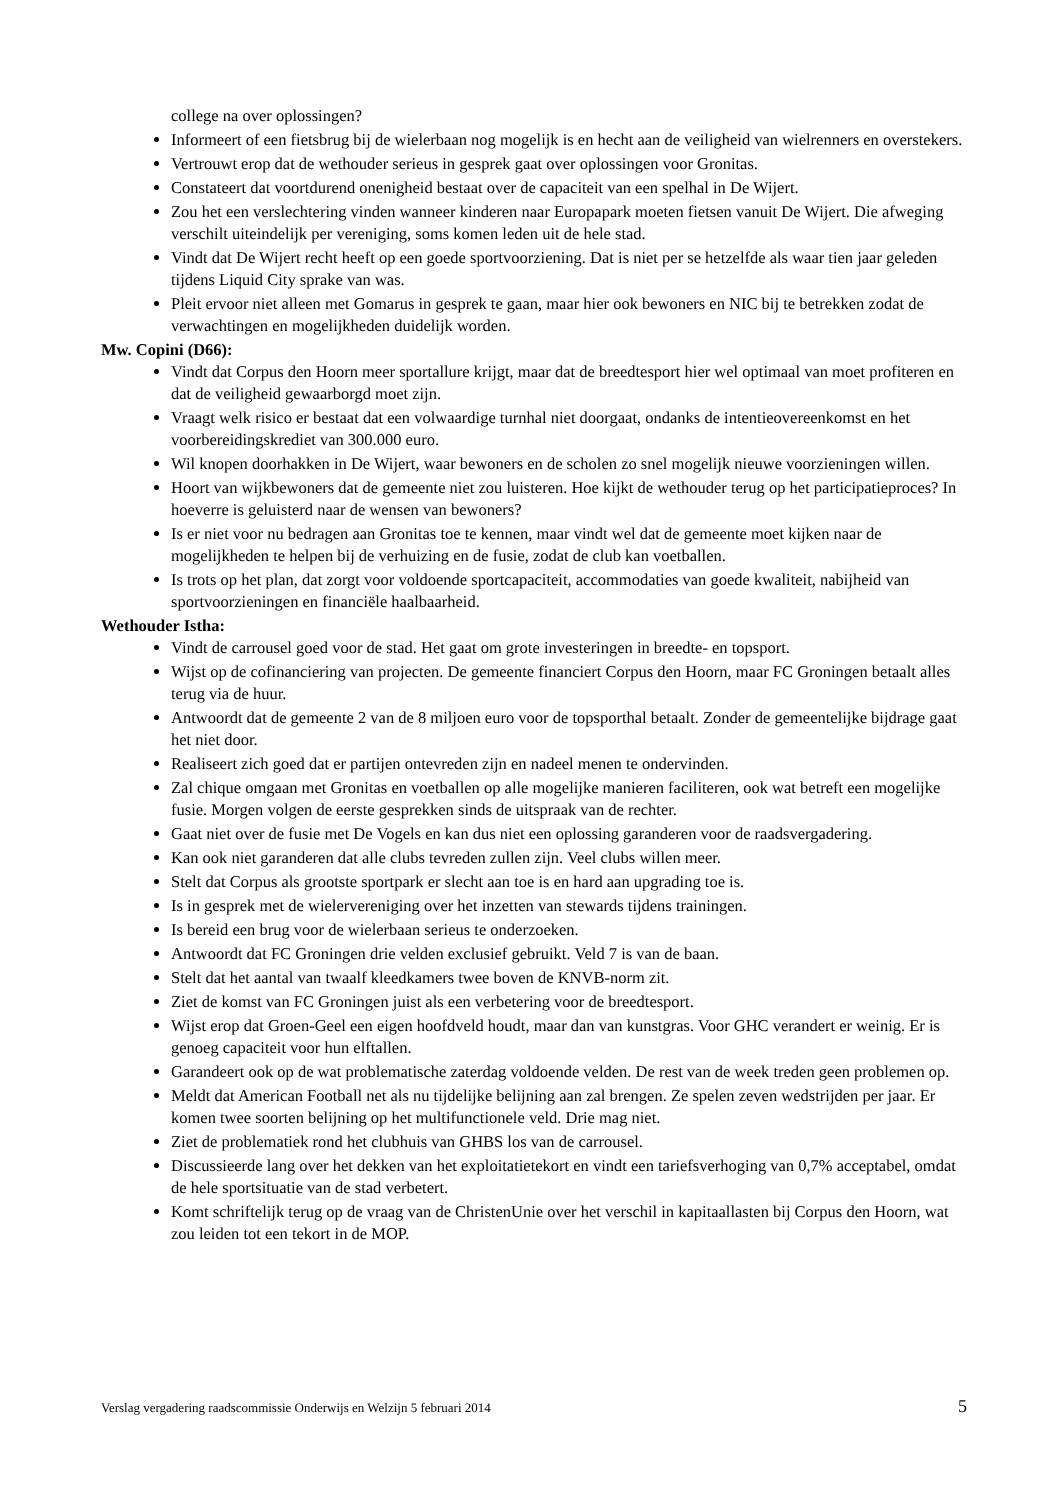college na over oplossingen?
Informeert of een fietsbrug bij de wielerbaan nog mogelijk is en hecht aan de veiligheid van wielrenners en overstekers.
Vertrouwt erop dat de wethouder serieus in gesprek gaat over oplossingen voor Gronitas.
Constateert dat voortdurend onenigheid bestaat over de capaciteit van een spelhal in De Wijert.
Zou het een verslechtering vinden wanneer kinderen naar Europapark moeten fietsen vanuit De Wijert. Die afweging verschilt uiteindelijk per vereniging, soms komen leden uit de hele stad.
Vindt dat De Wijert recht heeft op een goede sportvoorziening. Dat is niet per se hetzelfde als waar tien jaar geleden tijdens Liquid City sprake van was.
Pleit ervoor niet alleen met Gomarus in gesprek te gaan, maar hier ook bewoners en NIC bij te betrekken zodat de verwachtingen en mogelijkheden duidelijk worden.
Mw. Copini (D66):
Vindt dat Corpus den Hoorn meer sportallure krijgt, maar dat de breedtesport hier wel optimaal van moet profiteren en dat de veiligheid gewaarborgd moet zijn.
Vraagt welk risico er bestaat dat een volwaardige turnhal niet doorgaat, ondanks de intentieovereenkomst en het voorbereidingskrediet van 300.000 euro.
Wil knopen doorhakken in De Wijert, waar bewoners en de scholen zo snel mogelijk nieuwe voorzieningen willen.
Hoort van wijkbewoners dat de gemeente niet zou luisteren. Hoe kijkt de wethouder terug op het participatieproces? In hoeverre is geluisterd naar de wensen van bewoners?
Is er niet voor nu bedragen aan Gronitas toe te kennen, maar vindt wel dat de gemeente moet kijken naar de mogelijkheden te helpen bij de verhuizing en de fusie, zodat de club kan voetballen.
Is trots op het plan, dat zorgt voor voldoende sportcapaciteit, accommodaties van goede kwaliteit, nabijheid van sportvoorzieningen en financiële haalbaarheid.
Wethouder Istha:
Vindt de carrousel goed voor de stad. Het gaat om grote investeringen in breedte- en topsport.
Wijst op de cofinanciering van projecten. De gemeente financiert Corpus den Hoorn, maar FC Groningen betaalt alles terug via de huur.
Antwoordt dat de gemeente 2 van de 8 miljoen euro voor de topsporthal betaalt. Zonder de gemeentelijke bijdrage gaat het niet door.
Realiseert zich goed dat er partijen ontevreden zijn en nadeel menen te ondervinden.
Zal chique omgaan met Gronitas en voetballen op alle mogelijke manieren faciliteren, ook wat betreft een mogelijke fusie. Morgen volgen de eerste gesprekken sinds de uitspraak van de rechter.
Gaat niet over de fusie met De Vogels en kan dus niet een oplossing garanderen voor de raadsvergadering.
Kan ook niet garanderen dat alle clubs tevreden zullen zijn. Veel clubs willen meer.
Stelt dat Corpus als grootste sportpark er slecht aan toe is en hard aan upgrading toe is.
Is in gesprek met de wielervereniging over het inzetten van stewards tijdens trainingen.
Is bereid een brug voor de wielerbaan serieus te onderzoeken.
Antwoordt dat FC Groningen drie velden exclusief gebruikt. Veld 7 is van de baan.
Stelt dat het aantal van twaalf kleedkamers twee boven de KNVB-norm zit.
Ziet de komst van FC Groningen juist als een verbetering voor de breedtesport.
Wijst erop dat Groen-Geel een eigen hoofdveld houdt, maar dan van kunstgras. Voor GHC verandert er weinig. Er is genoeg capaciteit voor hun elftallen.
Garandeert ook op de wat problematische zaterdag voldoende velden. De rest van de week treden geen problemen op.
Meldt dat American Football net als nu tijdelijke belijning aan zal brengen. Ze spelen zeven wedstrijden per jaar. Er komen twee soorten belijning op het multifunctionele veld. Drie mag niet.
Ziet de problematiek rond het clubhuis van GHBS los van de carrousel.
Discussieerde lang over het dekken van het exploitatietekort en vindt een tariefsverhoging van 0,7% acceptabel, omdat de hele sportsituatie van de stad verbetert.
Komt schriftelijk terug op de vraag van de ChristenUnie over het verschil in kapitaallasten bij Corpus den Hoorn, wat zou leiden tot een tekort in de MOP.
Verslag vergadering raadscommissie Onderwijs en Welzijn 5 februari 2014 5